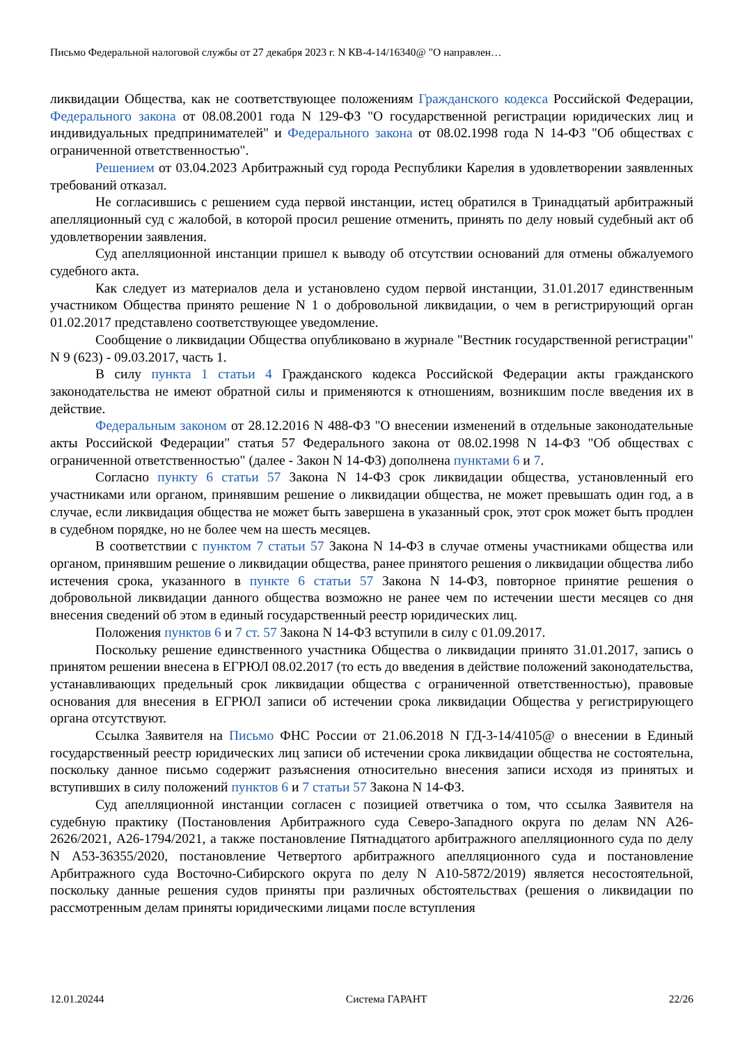Письмо Федеральной налоговой службы от 27 декабря 2023 г. N КВ-4-14/16340@ "О направлен…
ликвидации Общества, как не соответствующее положениям Гражданского кодекса Российской Федерации, Федерального закона от 08.08.2001 года N 129-ФЗ "О государственной регистрации юридических лиц и индивидуальных предпринимателей" и Федерального закона от 08.02.1998 года N 14-ФЗ "Об обществах с ограниченной ответственностью".
Решением от 03.04.2023 Арбитражный суд города Республики Карелия в удовлетворении заявленных требований отказал.
Не согласившись с решением суда первой инстанции, истец обратился в Тринадцатый арбитражный апелляционный суд с жалобой, в которой просил решение отменить, принять по делу новый судебный акт об удовлетворении заявления.
Суд апелляционной инстанции пришел к выводу об отсутствии оснований для отмены обжалуемого судебного акта.
Как следует из материалов дела и установлено судом первой инстанции, 31.01.2017 единственным участником Общества принято решение N 1 о добровольной ликвидации, о чем в регистрирующий орган 01.02.2017 представлено соответствующее уведомление.
Сообщение о ликвидации Общества опубликовано в журнале "Вестник государственной регистрации" N 9 (623) - 09.03.2017, часть 1.
В силу пункта 1 статьи 4 Гражданского кодекса Российской Федерации акты гражданского законодательства не имеют обратной силы и применяются к отношениям, возникшим после введения их в действие.
Федеральным законом от 28.12.2016 N 488-ФЗ "О внесении изменений в отдельные законодательные акты Российской Федерации" статья 57 Федерального закона от 08.02.1998 N 14-ФЗ "Об обществах с ограниченной ответственностью" (далее - Закон N 14-ФЗ) дополнена пунктами 6 и 7.
Согласно пункту 6 статьи 57 Закона N 14-ФЗ срок ликвидации общества, установленный его участниками или органом, принявшим решение о ликвидации общества, не может превышать один год, а в случае, если ликвидация общества не может быть завершена в указанный срок, этот срок может быть продлен в судебном порядке, но не более чем на шесть месяцев.
В соответствии с пунктом 7 статьи 57 Закона N 14-ФЗ в случае отмены участниками общества или органом, принявшим решение о ликвидации общества, ранее принятого решения о ликвидации общества либо истечения срока, указанного в пункте 6 статьи 57 Закона N 14-ФЗ, повторное принятие решения о добровольной ликвидации данного общества возможно не ранее чем по истечении шести месяцев со дня внесения сведений об этом в единый государственный реестр юридических лиц.
Положения пунктов 6 и 7 ст. 57 Закона N 14-ФЗ вступили в силу с 01.09.2017.
Поскольку решение единственного участника Общества о ликвидации принято 31.01.2017, запись о принятом решении внесена в ЕГРЮЛ 08.02.2017 (то есть до введения в действие положений законодательства, устанавливающих предельный срок ликвидации общества с ограниченной ответственностью), правовые основания для внесения в ЕГРЮЛ записи об истечении срока ликвидации Общества у регистрирующего органа отсутствуют.
Ссылка Заявителя на Письмо ФНС России от 21.06.2018 N ГД-3-14/4105@ о внесении в Единый государственный реестр юридических лиц записи об истечении срока ликвидации общества не состоятельна, поскольку данное письмо содержит разъяснения относительно внесения записи исходя из принятых и вступивших в силу положений пунктов 6 и 7 статьи 57 Закона N 14-ФЗ.
Суд апелляционной инстанции согласен с позицией ответчика о том, что ссылка Заявителя на судебную практику (Постановления Арбитражного суда Северо-Западного округа по делам NN А26-2626/2021, А26-1794/2021, а также постановление Пятнадцатого арбитражного апелляционного суда по делу N А53-36355/2020, постановление Четвертого арбитражного апелляционного суда и постановление Арбитражного суда Восточно-Сибирского округа по делу N А10-5872/2019) является несостоятельной, поскольку данные решения судов приняты при различных обстоятельствах (решения о ликвидации по рассмотренным делам приняты юридическими лицами после вступления
12.01.20244 Система ГАРАНТ 22/26